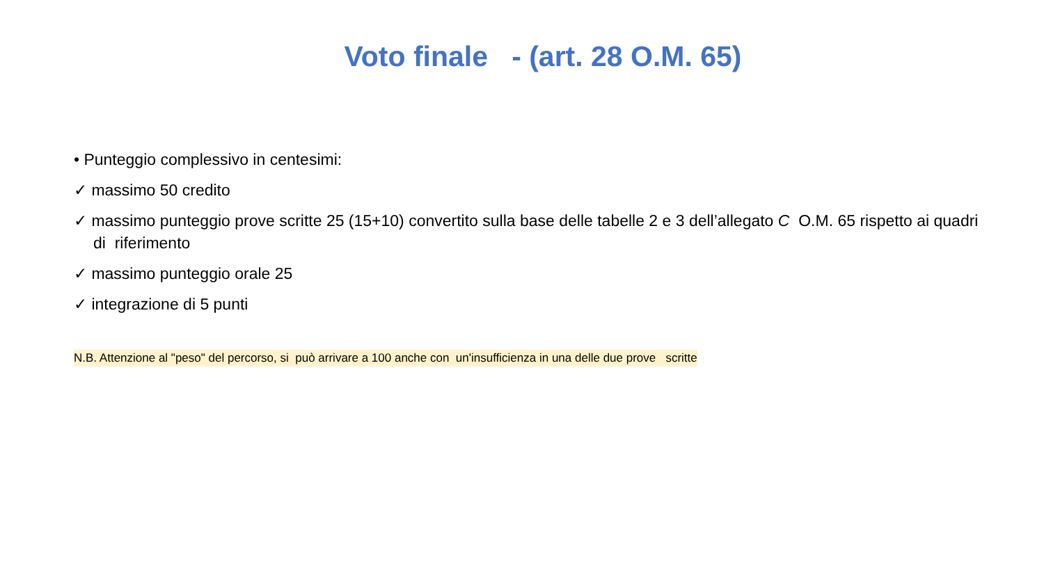Voto finale - (art. 28 O.M. 65)
• Punteggio complessivo in centesimi:
✓ massimo 50 credito
✓ massimo punteggio prove scritte 25 (15+10) convertito sulla base delle tabelle 2 e 3 dell’allegato C O.M. 65 rispetto ai quadri di riferimento
✓ massimo punteggio orale 25
✓ integrazione di 5 punti
N.B. Attenzione al "peso" del percorso, si può arrivare a 100 anche con un'insufficienza in una delle due prove scritte